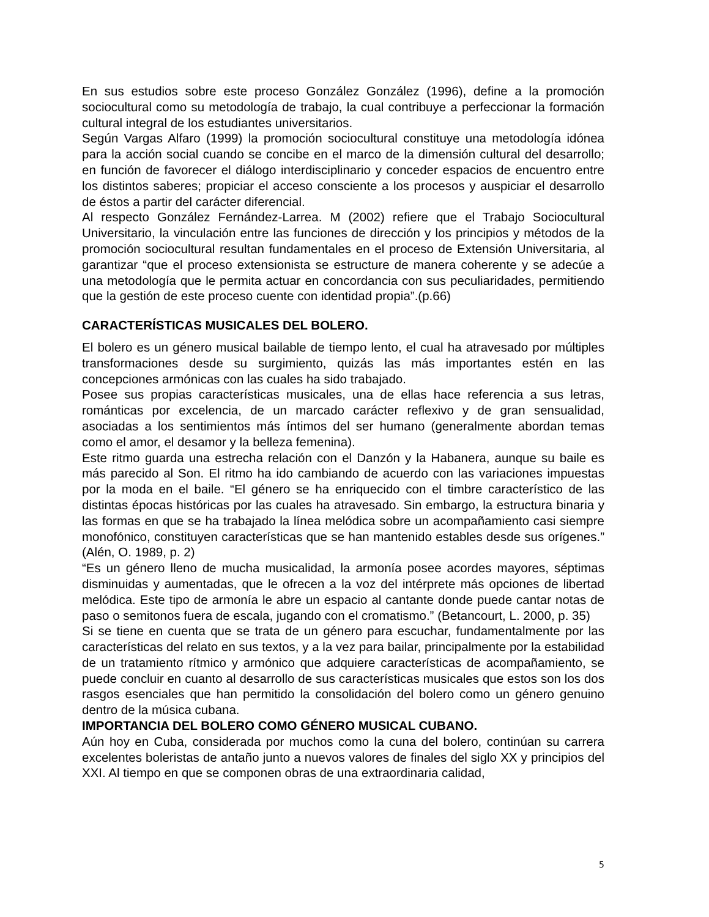En sus estudios sobre este proceso González González (1996), define a la promoción sociocultural como su metodología de trabajo, la cual contribuye a perfeccionar la formación cultural integral de los estudiantes universitarios.
Según Vargas Alfaro (1999) la promoción sociocultural constituye una metodología idónea para la acción social cuando se concibe en el marco de la dimensión cultural del desarrollo; en función de favorecer el diálogo interdisciplinario y conceder espacios de encuentro entre los distintos saberes; propiciar el acceso consciente a los procesos y auspiciar el desarrollo de éstos a partir del carácter diferencial.
Al respecto González Fernández-Larrea. M (2002) refiere que el Trabajo Sociocultural Universitario, la vinculación entre las funciones de dirección y los principios y métodos de la promoción sociocultural resultan fundamentales en el proceso de Extensión Universitaria, al garantizar “que el proceso extensionista se estructure de manera coherente y se adecúe a una metodología que le permita actuar en concordancia con sus peculiaridades, permitiendo que la gestión de este proceso cuente con identidad propia”.(p.66)
CARACTERÍSTICAS MUSICALES DEL BOLERO.
El bolero es un género musical bailable de tiempo lento, el cual ha atravesado por múltiples transformaciones desde su surgimiento, quizás las más importantes estén en las concepciones armónicas con las cuales ha sido trabajado.
Posee sus propias características musicales, una de ellas hace referencia a sus letras, románticas por excelencia, de un marcado carácter reflexivo y de gran sensualidad, asociadas a los sentimientos más íntimos del ser humano (generalmente abordan temas como el amor, el desamor y la belleza femenina).
Este ritmo guarda una estrecha relación con el Danzón y la Habanera, aunque su baile es más parecido al Son. El ritmo ha ido cambiando de acuerdo con las variaciones impuestas por la moda en el baile. “El género se ha enriquecido con el timbre característico de las distintas épocas históricas por las cuales ha atravesado. Sin embargo, la estructura binaria y las formas en que se ha trabajado la línea melódica sobre un acompañamiento casi siempre monofónico, constituyen características que se han mantenido estables desde sus orígenes.” (Alén, O. 1989, p. 2)
“Es un género lleno de mucha musicalidad, la armonía posee acordes mayores, séptimas disminuidas y aumentadas, que le ofrecen a la voz del intérprete más opciones de libertad melódica. Este tipo de armonía le abre un espacio al cantante donde puede cantar notas de paso o semitonos fuera de escala, jugando con el cromatismo.” (Betancourt, L. 2000, p. 35)
Si se tiene en cuenta que se trata de un género para escuchar, fundamentalmente por las características del relato en sus textos, y a la vez para bailar, principalmente por la estabilidad de un tratamiento rítmico y armónico que adquiere características de acompañamiento, se puede concluir en cuanto al desarrollo de sus características musicales que estos son los dos rasgos esenciales que han permitido la consolidación del bolero como un género genuino dentro de la música cubana.
IMPORTANCIA DEL BOLERO COMO GÉNERO MUSICAL CUBANO.
Aún hoy en Cuba, considerada por muchos como la cuna del bolero, continúan su carrera excelentes boleristas de antaño junto a nuevos valores de finales del siglo XX y principios del XXI. Al tiempo en que se componen obras de una extraordinaria calidad,
5